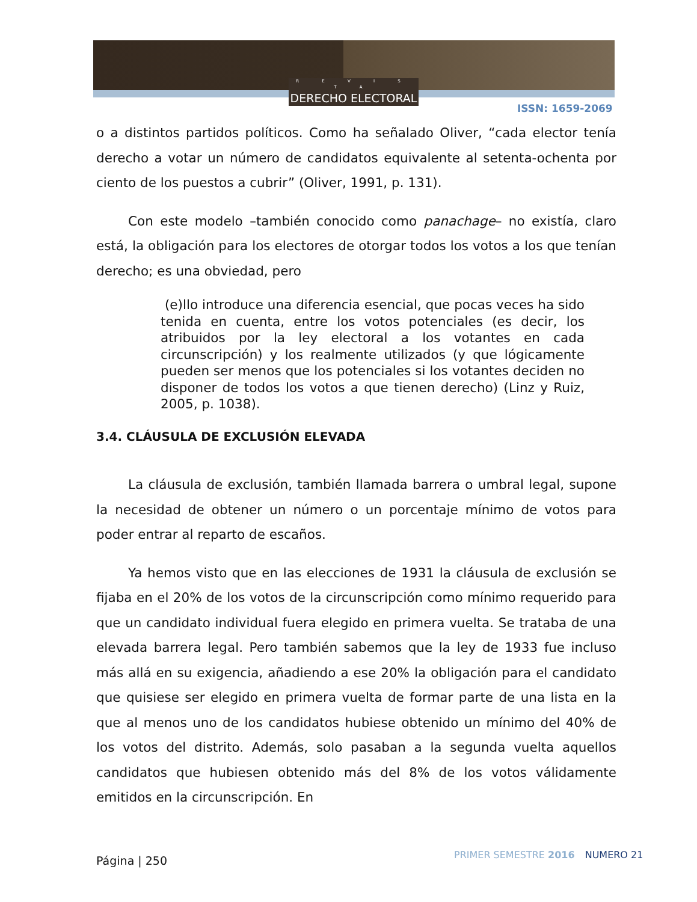R E V I S T A
DERECHO ELECTORAL
ISSN: 1659-2069
o a distintos partidos políticos. Como ha señalado Oliver, “cada elector tenía derecho a votar un número de candidatos equivalente al setenta-ochenta por ciento de los puestos a cubrir” (Oliver, 1991, p. 131).
Con este modelo –también conocido como panachage– no existía, claro está, la obligación para los electores de otorgar todos los votos a los que tenían derecho; es una obviedad, pero
(e)llo introduce una diferencia esencial, que pocas veces ha sido tenida en cuenta, entre los votos potenciales (es decir, los atribuidos por la ley electoral a los votantes en cada circunscripción) y los realmente utilizados (y que lógicamente pueden ser menos que los potenciales si los votantes deciden no disponer de todos los votos a que tienen derecho) (Linz y Ruiz, 2005, p. 1038).
3.4. CLÁUSULA DE EXCLUSIÓN ELEVADA
La cláusula de exclusión, también llamada barrera o umbral legal, supone la necesidad de obtener un número o un porcentaje mínimo de votos para poder entrar al reparto de escaños.
Ya hemos visto que en las elecciones de 1931 la cláusula de exclusión se fijaba en el 20% de los votos de la circunscripción como mínimo requerido para que un candidato individual fuera elegido en primera vuelta. Se trataba de una elevada barrera legal. Pero también sabemos que la ley de 1933 fue incluso más allá en su exigencia, añadiendo a ese 20% la obligación para el candidato que quisiese ser elegido en primera vuelta de formar parte de una lista en la que al menos uno de los candidatos hubiese obtenido un mínimo del 40% de los votos del distrito. Además, solo pasaban a la segunda vuelta aquellos candidatos que hubiesen obtenido más del 8% de los votos válidamente emitidos en la circunscripción. En
Página | 250 PRIMER SEMESTRE 2016 NUMERO 21